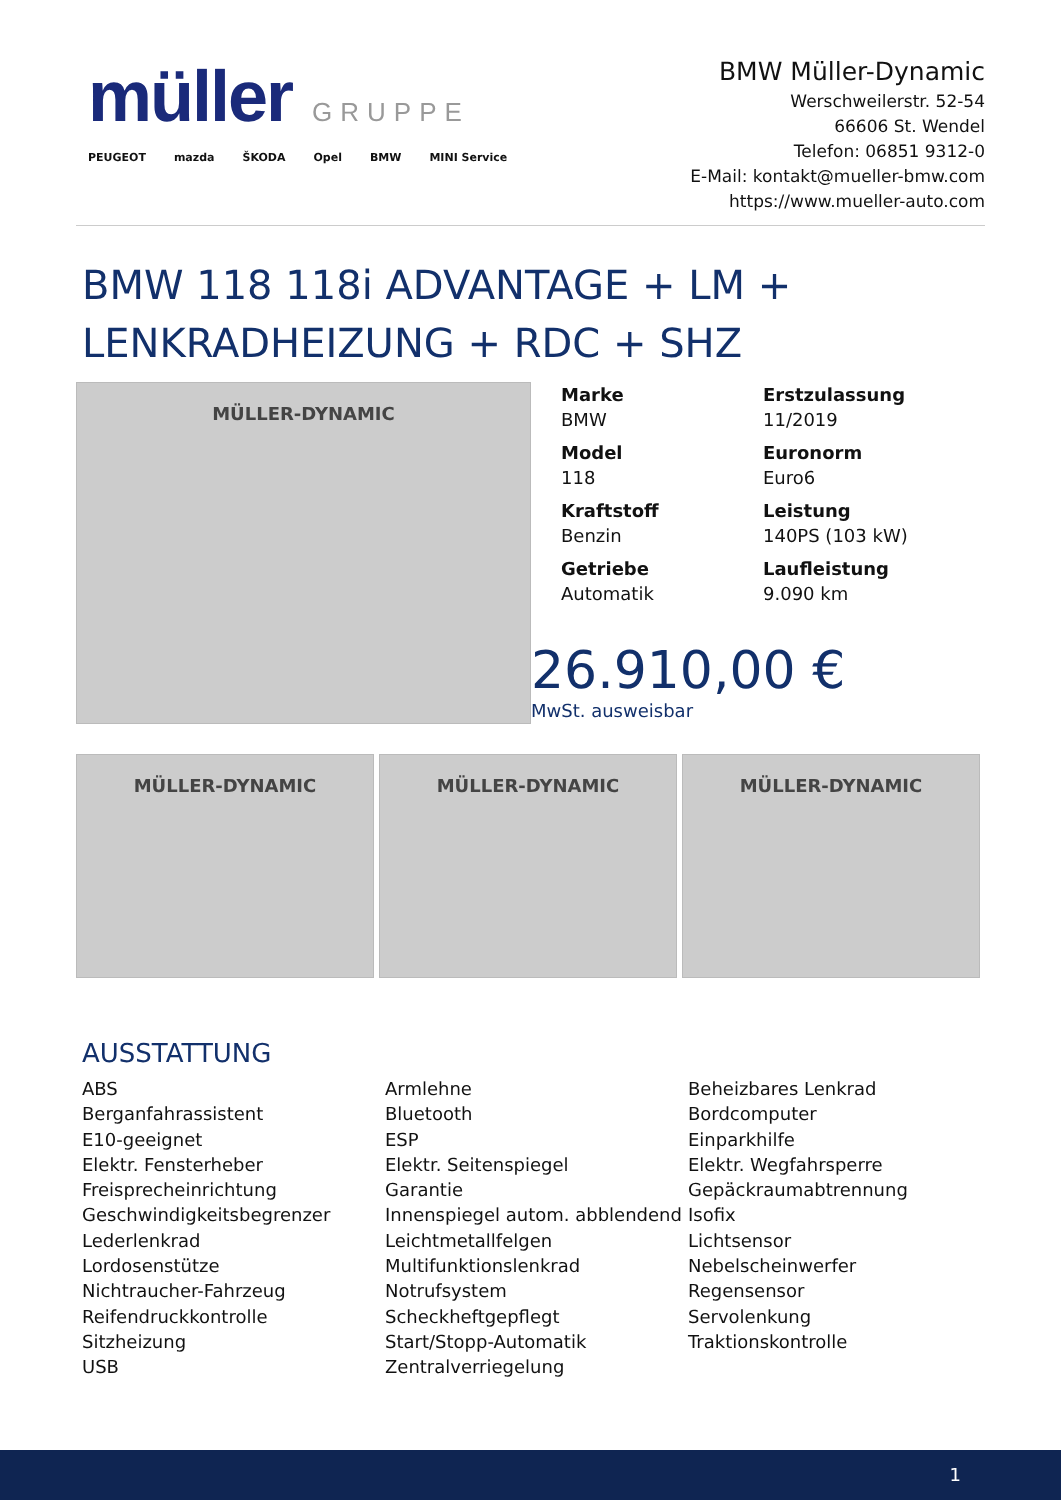müller GRUPPE
PEUGEOT mazda ŠKODA Opel BMW MINI Service
BMW Müller-Dynamic
Werschweilerstr. 52-54
66606 St. Wendel
Telefon: 06851 9312-0
E-Mail: kontakt@mueller-bmw.com
https://www.mueller-auto.com
BMW 118 118i ADVANTAGE + LM + LENKRADHEIZUNG + RDC + SHZ
MÜLLER-DYNAMIC
Marke
BMW
Erstzulassung
11/2019
Model
118
Euronorm
Euro6
Kraftstoff
Benzin
Leistung
140PS (103 kW)
Getriebe
Automatik
Laufleistung
9.090 km
26.910,00 €
MwSt. ausweisbar
MÜLLER-DYNAMIC MÜLLER-DYNAMIC MÜLLER-DYNAMIC
AUSSTATTUNG
ABS
Armlehne
Beheizbares Lenkrad
Berganfahrassistent
Bluetooth
Bordcomputer
E10-geeignet
ESP
Einparkhilfe
Elektr. Fensterheber
Elektr. Seitenspiegel
Elektr. Wegfahrsperre
Freisprecheinrichtung
Garantie
Gepäckraumabtrennung
Geschwindigkeitsbegrenzer
Innenspiegel autom. abblendend
Isofix
Lederlenkrad
Leichtmetallfelgen
Lichtsensor
Lordosenstütze
Multifunktionslenkrad
Nebelscheinwerfer
Nichtraucher-Fahrzeug
Notrufsystem
Regensensor
Reifendruckkontrolle
Scheckheftgepflegt
Servolenkung
Sitzheizung
Start/Stopp-Automatik
Traktionskontrolle
USB
Zentralverriegelung
1